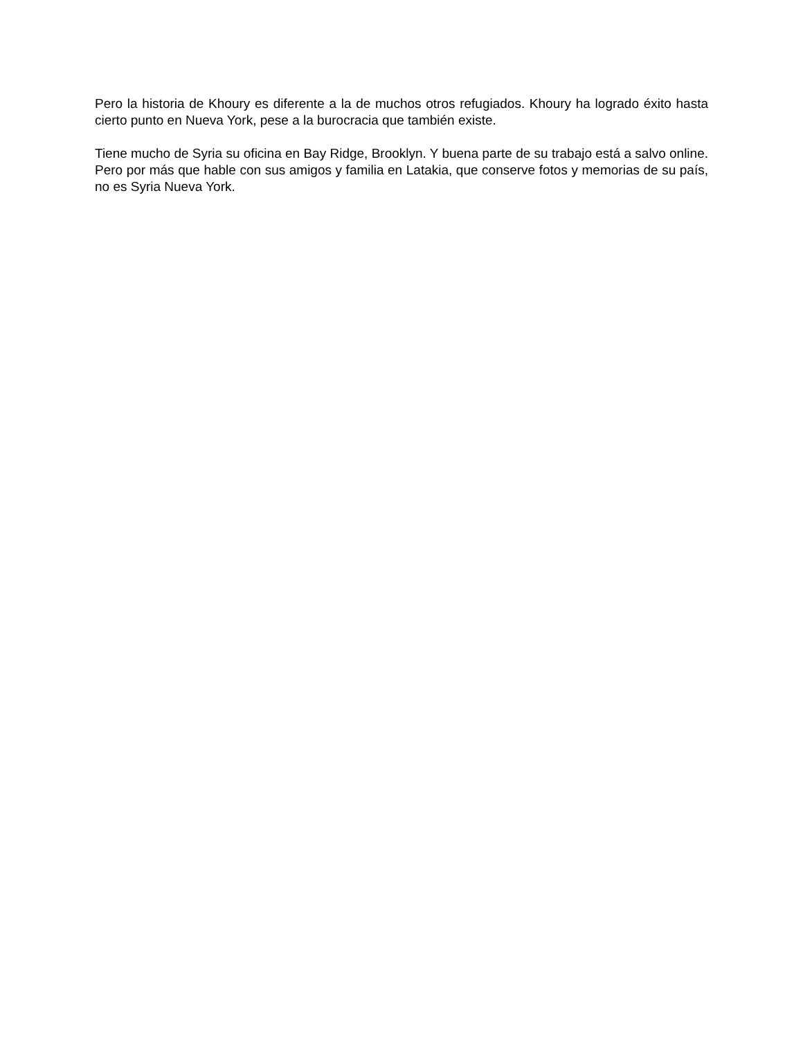Pero la historia de Khoury es diferente a la de muchos otros refugiados. Khoury ha logrado éxito hasta cierto punto en Nueva York, pese a la burocracia que también existe.
Tiene mucho de Syria su oficina en Bay Ridge, Brooklyn. Y buena parte de su trabajo está a salvo online. Pero por más que hable con sus amigos y familia en Latakia, que conserve fotos y memorias de su país, no es Syria Nueva York.